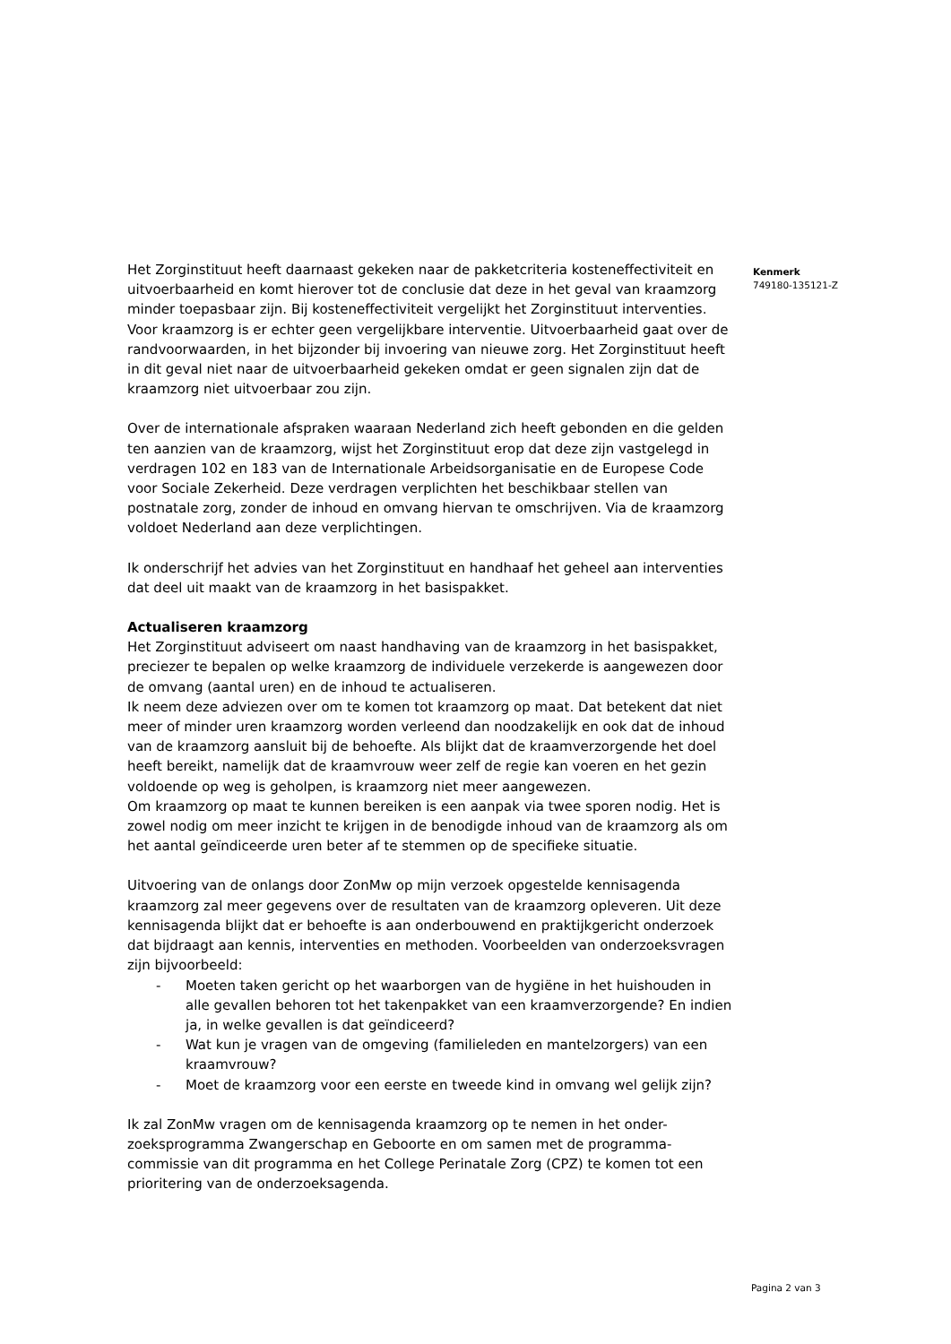Het Zorginstituut heeft daarnaast gekeken naar de pakketcriteria kosteneffectiviteit en uitvoerbaarheid en komt hierover tot de conclusie dat deze in het geval van kraamzorg minder toepasbaar zijn. Bij kosteneffectiviteit vergelijkt het Zorginstituut interventies. Voor kraamzorg is er echter geen vergelijkbare interventie. Uitvoerbaarheid gaat over de randvoorwaarden, in het bijzonder bij invoering van nieuwe zorg. Het Zorginstituut heeft in dit geval niet naar de uitvoerbaarheid gekeken omdat er geen signalen zijn dat de kraamzorg niet uitvoerbaar zou zijn.
Over de internationale afspraken waaraan Nederland zich heeft gebonden en die gelden ten aanzien van de kraamzorg, wijst het Zorginstituut erop dat deze zijn vastgelegd in verdragen 102 en 183 van de Internationale Arbeidsorganisatie en de Europese Code voor Sociale Zekerheid. Deze verdragen verplichten het beschikbaar stellen van postnatale zorg, zonder de inhoud en omvang hiervan te omschrijven. Via de kraamzorg voldoet Nederland aan deze verplichtingen.
Ik onderschrijf het advies van het Zorginstituut en handhaaf het geheel aan interventies dat deel uit maakt van de kraamzorg in het basispakket.
Actualiseren kraamzorg
Het Zorginstituut adviseert om naast handhaving van de kraamzorg in het basispakket, preciezer te bepalen op welke kraamzorg de individuele verzekerde is aangewezen door de omvang (aantal uren) en de inhoud te actualiseren.
Ik neem deze adviezen over om te komen tot kraamzorg op maat. Dat betekent dat niet meer of minder uren kraamzorg worden verleend dan noodzakelijk en ook dat de inhoud van de kraamzorg aansluit bij de behoefte. Als blijkt dat de kraamverzorgende het doel heeft bereikt, namelijk dat de kraamvrouw weer zelf de regie kan voeren en het gezin voldoende op weg is geholpen, is kraamzorg niet meer aangewezen.
Om kraamzorg op maat te kunnen bereiken is een aanpak via twee sporen nodig. Het is zowel nodig om meer inzicht te krijgen in de benodigde inhoud van de kraamzorg als om het aantal geïndiceerde uren beter af te stemmen op de specifieke situatie.
Uitvoering van de onlangs door ZonMw op mijn verzoek opgestelde kennisagenda kraamzorg zal meer gegevens over de resultaten van de kraamzorg opleveren. Uit deze kennisagenda blijkt dat er behoefte is aan onderbouwend en praktijkgericht onderzoek dat bijdraagt aan kennis, interventies en methoden. Voorbeelden van onderzoeksvragen zijn bijvoorbeeld:
- Moeten taken gericht op het waarborgen van de hygiëne in het huishouden in alle gevallen behoren tot het takenpakket van een kraamverzorgende? En indien ja, in welke gevallen is dat geïndiceerd?
- Wat kun je vragen van de omgeving (familieleden en mantelzorgers) van een kraamvrouw?
- Moet de kraamzorg voor een eerste en tweede kind in omvang wel gelijk zijn?
Ik zal ZonMw vragen om de kennisagenda kraamzorg op te nemen in het onder-zoeksprogramma Zwangerschap en Geboorte en om samen met de programma-commissie van dit programma en het College Perinatale Zorg (CPZ) te komen tot een prioritering van de onderzoeksagenda.
Kenmerk
749180-135121-Z
Pagina 2 van 3